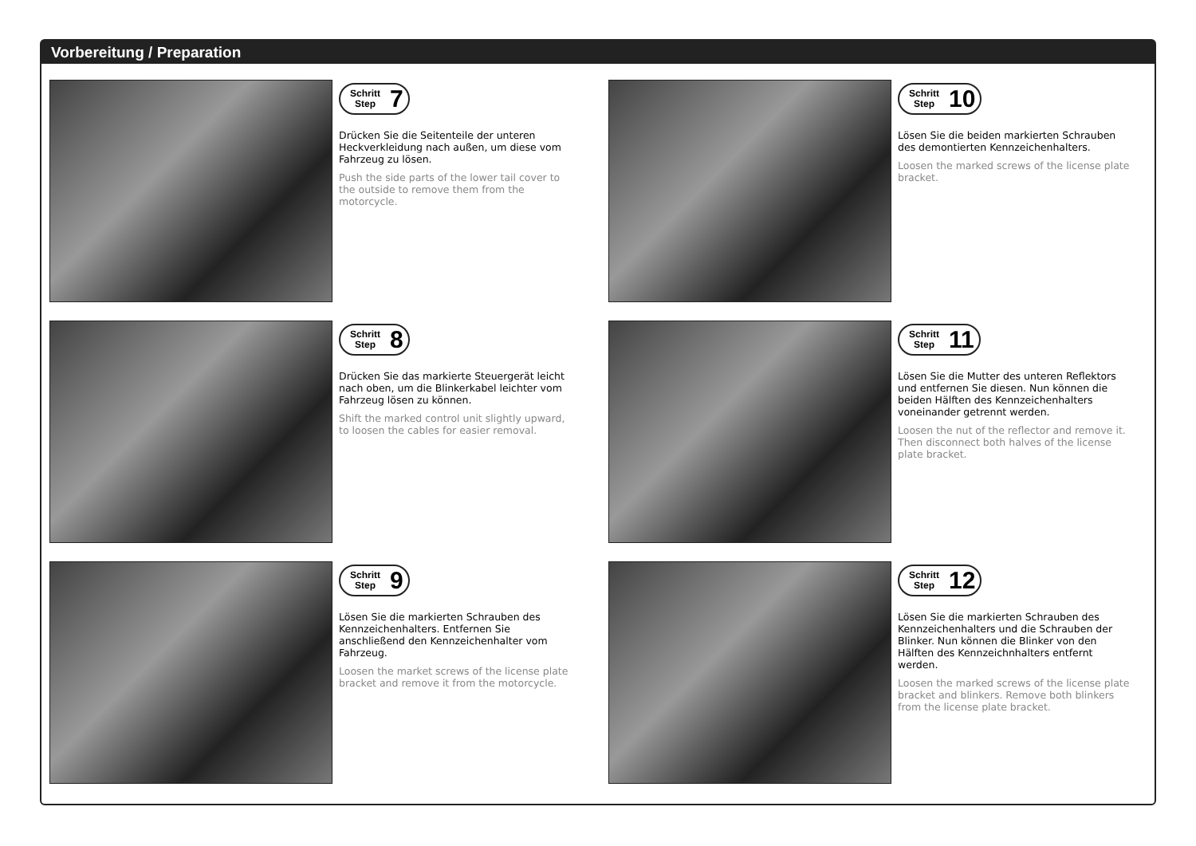Vorbereitung / Preparation
Schritt
Step 7
Drücken Sie die Seitenteile der unteren Heckverkleidung nach außen, um diese vom Fahrzeug zu lösen.
Push the side parts of the lower tail cover to the outside to remove them from the motorcycle.
Schritt
Step 10
Lösen Sie die beiden markierten Schrauben des demontierten Kennzeichenhalters.
Loosen the marked screws of the license plate bracket.
Schritt
Step 8
Drücken Sie das markierte Steuergerät leicht nach oben, um die Blinkerkabel leichter vom Fahrzeug lösen zu können.
Shift the marked control unit slightly upward, to loosen the cables for easier removal.
Schritt
Step 11
Lösen Sie die Mutter des unteren Reflektors und entfernen Sie diesen. Nun können die beiden Hälften des Kennzeichenhalters voneinander getrennt werden.
Loosen the nut of the reflector and remove it. Then disconnect both halves of the license plate bracket.
Schritt
Step 9
Lösen Sie die markierten Schrauben des Kennzeichenhalters. Entfernen Sie anschließend den Kennzeichenhalter vom Fahrzeug.
Loosen the market screws of the license plate bracket and remove it from the motorcycle.
Schritt
Step 12
Lösen Sie die markierten Schrauben des Kennzeichenhalters und die Schrauben der Blinker. Nun können die Blinker von den Hälften des Kennzeichnhalters entfernt werden.
Loosen the marked screws of the license plate bracket and blinkers. Remove both blinkers from the license plate bracket.